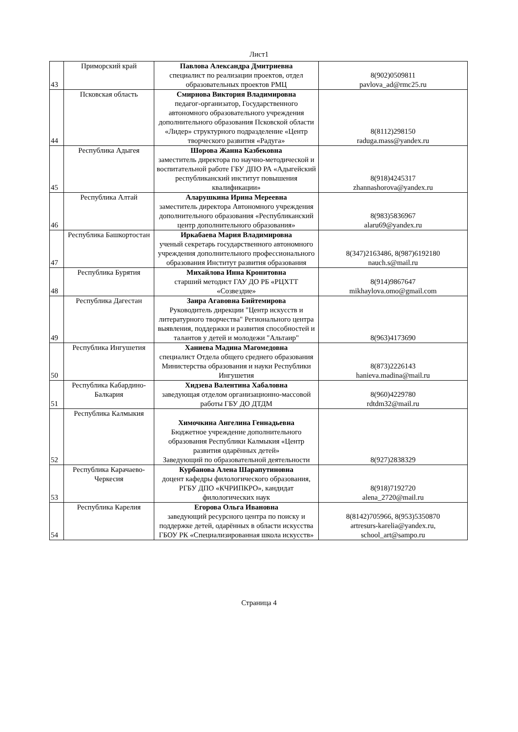Лист1
| 43 | Приморский край | Павлова Александра Дмитриевна специалист по реализации проектов, отдел образовательных проектов РМЦ | 8(902)0509811 pavlova_ad@rmc25.ru |
| 44 | Псковская область | Смирнова Виктория Владимировна педагог-организатор, Государственного автономного образовательного учреждения дополнительного образования Псковской области «Лидер» структурного подразделение «Центр творческого развития «Радуга» | 8(8112)298150 raduga.mass@yandex.ru |
| 45 | Республика Адыгея | Шорова Жанна Казбековна заместитель директора по научно-методической и воспитательной работе ГБУ ДПО РА «Адыгейский республиканский институт повышения квалификации» | 8(918)4245317 zhannashorova@yandex.ru |
| 46 | Республика Алтай | Аларушкина Ирина Мереевна заместитель директора Автономного учреждения дополнительного образования «Республиканский центр дополнительного образования» | 8(983)5836967 alaru69@yandex.ru |
| 47 | Республика Башкортостан | Иркабаева Мария Владимировна ученый секретарь государственного автономного учреждения дополнительного профессионального образования Институт развития образования | 8(347)2163486, 8(987)6192180 nauch.s@mail.ru |
| 48 | Республика Бурятия | Михайлова Инна Кронитовна старший методист ГАУ ДО РБ «РЦХТТ «Созвездие» | 8(914)9867647 mikhaylova.omo@gmail.com |
| 49 | Республика Дагестан | Заира Агавовна Бийтемирова Руководитель дирекции "Центр искусств и литературного творчества" Регионального центра выявления, поддержки и развития способностей и талантов у детей и молодежи "Альтаир" | 8(963)4173690 |
| 50 | Республика Ингушетия | Ханиева Мадина Магомедовна специалист Отдела общего среднего образования Министерства образования и науки Республики Ингушетия | 8(873)2226143 hanieva.madina@mail.ru |
| 51 | Республика Кабардино-Балкария | Хидзева Валентина Хабаловна заведующая отделом организационно-массовой работы ГБУ ДО ДТДМ | 8(960)4229780 rdtdm32@mail.ru |
| 52 | Республика Калмыкия | Химочкина Ангелина Геннадьевна Бюджетное учреждение дополнительного образования Республики Калмыкия «Центр развития одарённых детей» Заведующий по образовательной деятельности | 8(927)2838329 |
| 53 | Республика Карачаево-Черкесия | Курбанова Алена Шарапутиновна доцент кафедры филологического образования, РГБУ ДПО «КЧРИПКРО», кандидат филологических наук | 8(918)7192720 alena_2720@mail.ru |
| 54 | Республика Карелия | Егорова Ольга Ивановна заведующий ресурсного центра по поиску и поддержке детей, одарённых в области искусства ГБОУ РК «Специализированная школа искусств» | 8(8142)705966, 8(953)5350870 artresurs-karelia@yandex.ru, school_art@sampo.ru |
Страница 4